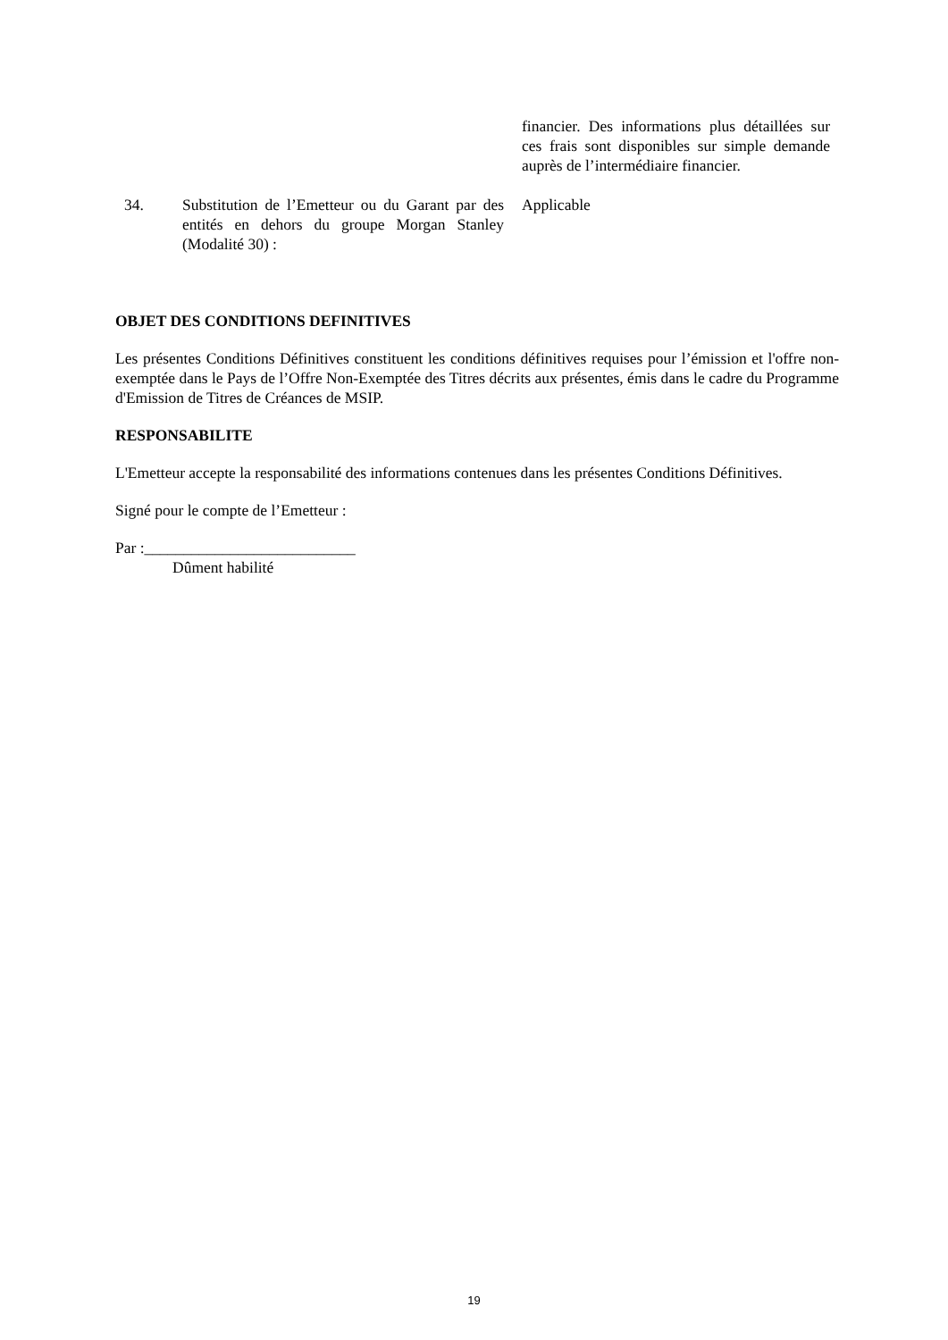financier. Des informations plus détaillées sur ces frais sont disponibles sur simple demande auprès de l’intermédiaire financier.
34. Substitution de l’Emetteur ou du Garant par des entités en dehors du groupe Morgan Stanley (Modalité 30) :
Applicable
OBJET DES CONDITIONS DEFINITIVES
Les présentes Conditions Définitives constituent les conditions définitives requises pour l’émission et l'offre non-exemptée dans le Pays de l’Offre Non-Exemptée des Titres décrits aux présentes, émis dans le cadre du Programme d'Emission de Titres de Créances de MSIP.
RESPONSABILITE
L'Emetteur accepte la responsabilité des informations contenues dans les présentes Conditions Définitives.
Signé pour le compte de l’Emetteur :
Par :___________________________
Dûment habilité
19